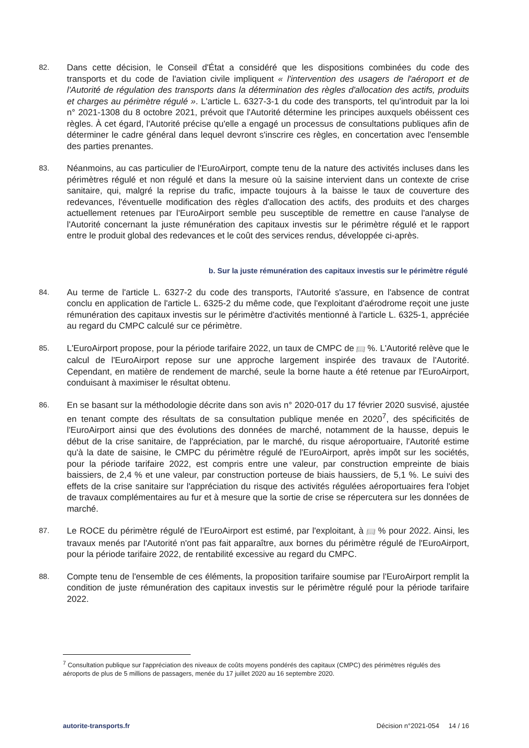82.
Dans cette décision, le Conseil d'État a considéré que les dispositions combinées du code des transports et du code de l'aviation civile impliquent « l'intervention des usagers de l'aéroport et de l'Autorité de régulation des transports dans la détermination des règles d'allocation des actifs, produits et charges au périmètre régulé ». L'article L. 6327-3-1 du code des transports, tel qu'introduit par la loi n° 2021-1308 du 8 octobre 2021, prévoit que l'Autorité détermine les principes auxquels obéissent ces règles. À cet égard, l'Autorité précise qu'elle a engagé un processus de consultations publiques afin de déterminer le cadre général dans lequel devront s'inscrire ces règles, en concertation avec l'ensemble des parties prenantes.
83.
Néanmoins, au cas particulier de l'EuroAirport, compte tenu de la nature des activités incluses dans les périmètres régulé et non régulé et dans la mesure où la saisine intervient dans un contexte de crise sanitaire, qui, malgré la reprise du trafic, impacte toujours à la baisse le taux de couverture des redevances, l'éventuelle modification des règles d'allocation des actifs, des produits et des charges actuellement retenues par l'EuroAirport semble peu susceptible de remettre en cause l'analyse de l'Autorité concernant la juste rémunération des capitaux investis sur le périmètre régulé et le rapport entre le produit global des redevances et le coût des services rendus, développée ci-après.
b. Sur la juste rémunération des capitaux investis sur le périmètre régulé
84.
Au terme de l'article L. 6327-2 du code des transports, l'Autorité s'assure, en l'absence de contrat conclu en application de l'article L. 6325-2 du même code, que l'exploitant d'aérodrome reçoit une juste rémunération des capitaux investis sur le périmètre d'activités mentionné à l'article L. 6325-1, appréciée au regard du CMPC calculé sur ce périmètre.
85.
L'EuroAirport propose, pour la période tarifaire 2022, un taux de CMPC de […] %. L'Autorité relève que le calcul de l'EuroAirport repose sur une approche largement inspirée des travaux de l'Autorité. Cependant, en matière de rendement de marché, seule la borne haute a été retenue par l'EuroAirport, conduisant à maximiser le résultat obtenu.
86.
En se basant sur la méthodologie décrite dans son avis n° 2020-017 du 17 février 2020 susvisé, ajustée en tenant compte des résultats de sa consultation publique menée en 2020<sup>7</sup>, des spécificités de l'EuroAirport ainsi que des évolutions des données de marché, notamment de la hausse, depuis le début de la crise sanitaire, de l'appréciation, par le marché, du risque aéroportuaire, l'Autorité estime qu'à la date de saisine, le CMPC du périmètre régulé de l'EuroAirport, après impôt sur les sociétés, pour la période tarifaire 2022, est compris entre une valeur, par construction empreinte de biais baissiers, de 2,4 % et une valeur, par construction porteuse de biais haussiers, de 5,1 %. Le suivi des effets de la crise sanitaire sur l'appréciation du risque des activités régulées aéroportuaires fera l'objet de travaux complémentaires au fur et à mesure que la sortie de crise se répercutera sur les données de marché.
87.
Le ROCE du périmètre régulé de l'EuroAirport est estimé, par l'exploitant, à […] % pour 2022. Ainsi, les travaux menés par l'Autorité n'ont pas fait apparaître, aux bornes du périmètre régulé de l'EuroAirport, pour la période tarifaire 2022, de rentabilité excessive au regard du CMPC.
88.
Compte tenu de l'ensemble de ces éléments, la proposition tarifaire soumise par l'EuroAirport remplit la condition de juste rémunération des capitaux investis sur le périmètre régulé pour la période tarifaire 2022.
<sup>7</sup> Consultation publique sur l'appréciation des niveaux de coûts moyens pondérés des capitaux (CMPC) des périmètres régulés des aéroports de plus de 5 millions de passagers, menée du 17 juillet 2020 au 16 septembre 2020.
autorite-transports.fr Décision n°2021-054 14 / 16